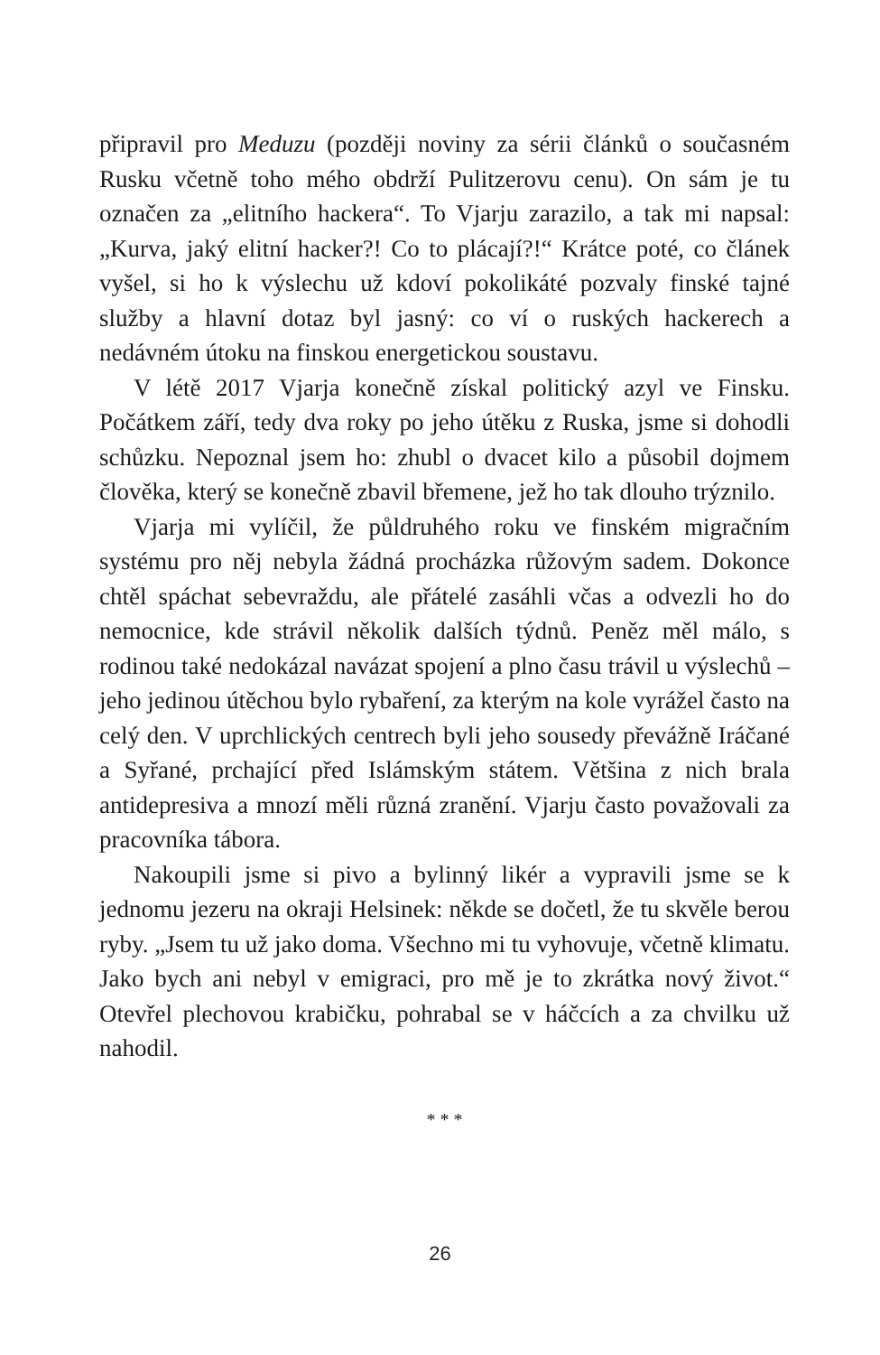připravil pro Meduzu (později noviny za sérii článků o současném Rusku včetně toho mého obdrží Pulitzerovu cenu). On sám je tu označen za „elitního hackera“. To Vjarju zarazilo, a tak mi napsal: „Kurva, jaký elitní hacker?! Co to plácají?!“ Krátce poté, co článek vyšel, si ho k výslechu už kdoví pokolikáté pozvaly finské tajné služby a hlavní dotaz byl jasný: co ví o ruských hackerech a nedávném útoku na finskou energetickou soustavu.
V létě 2017 Vjarja konečně získal politický azyl ve Finsku. Počátkem září, tedy dva roky po jeho útěku z Ruska, jsme si dohodli schůzku. Nepoznal jsem ho: zhubl o dvacet kilo a působil dojmem člověka, který se konečně zbavil břemene, jež ho tak dlouho trýznilo.
Vjarja mi vylíčil, že půldruhého roku ve finském migračním systému pro něj nebyla žádná procházka růžovým sadem. Dokonce chtěl spáchat sebevraždu, ale přátelé zasáhli včas a odvezli ho do nemocnice, kde strávil několik dalších týdnů. Peněz měl málo, s rodinou také nedokázal navázat spojení a plno času trávil u výslechů – jeho jedinou útěchou bylo rybaření, za kterým na kole vyrážel často na celý den. V uprchlických centrech byli jeho sousedy převážně Iráčané a Syřané, prchající před Islámským státem. Většina z nich brala antidepresiva a mnozí měli různá zranění. Vjarju často považovali za pracovníka tábora.
Nakoupili jsme si pivo a bylinný likér a vypravili jsme se k jednomu jezeru na okraji Helsinek: někde se dočetl, že tu skvěle berou ryby. „Jsem tu už jako doma. Všechno mi tu vyhovuje, včetně klimatu. Jako bych ani nebyl v emigraci, pro mě je to zkrátka nový život.“ Otevřel plechovou krabičku, pohrabal se v háčcích a za chvilku už nahodil.
* * *
26